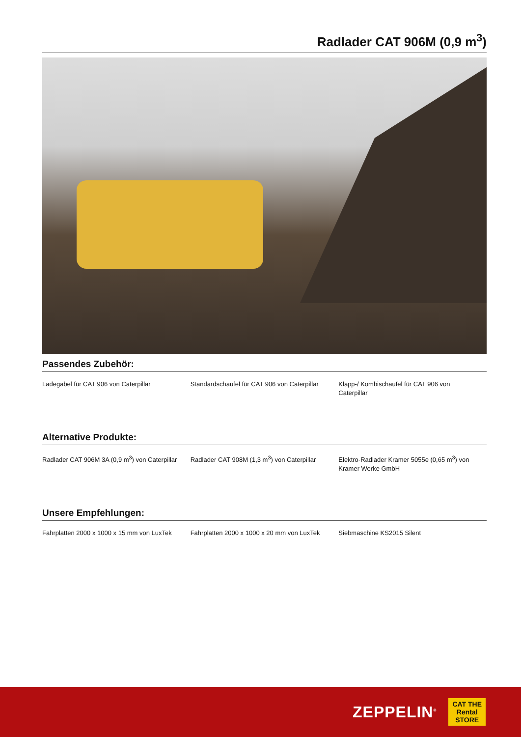Radlader CAT 906M (0,9 m<sup>3</sup>)
Passendes Zubehör:
Ladegabel für CAT 906 von Caterpillar
Standardschaufel für CAT 906 von Caterpillar
Klapp-/ Kombischaufel für CAT 906 von Caterpillar
Alternative Produkte:
Radlader CAT 906M 3A (0,9 m<sup>3</sup>) von Caterpillar
Radlader CAT 908M (1,3 m<sup>3</sup>) von Caterpillar
Elektro-Radlader Kramer 5055e (0,65 m<sup>3</sup>) von Kramer Werke GmbH
Unsere Empfehlungen:
Fahrplatten 2000 x 1000 x 15 mm von LuxTek
Fahrplatten 2000 x 1000 x 20 mm von LuxTek
Siebmaschine KS2015 Silent
ZEPPELIN<sup>®</sup>
CAT THE
Rental
STORE